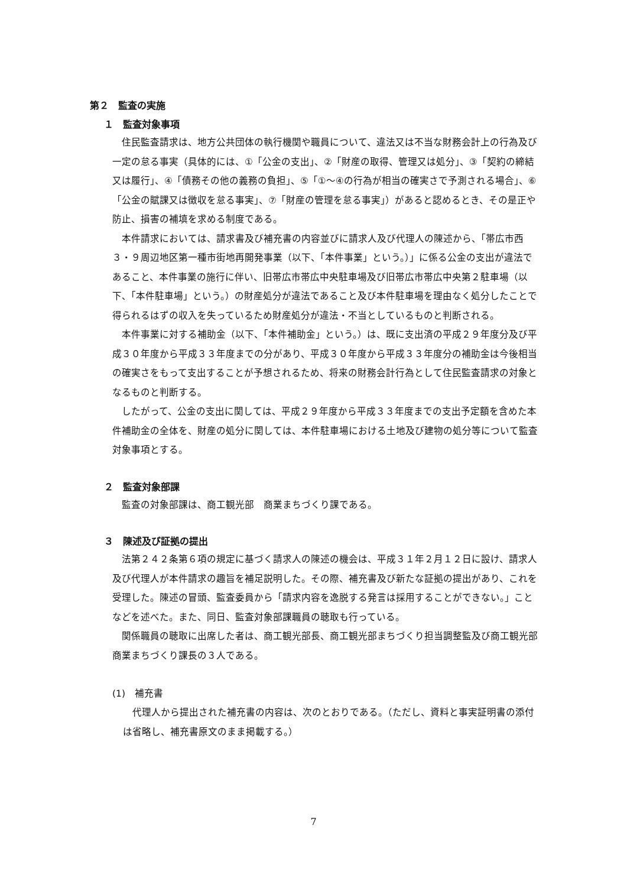第２　監査の実施
１　監査対象事項
住民監査請求は、地方公共団体の執行機関や職員について、違法又は不当な財務会計上の行為及び一定の怠る事実（具体的には、①「公金の支出」、②「財産の取得、管理又は処分」、③「契約の締結又は履行」、④「債務その他の義務の負担」、⑤「①～④の行為が相当の確実さで予測される場合」、⑥「公金の賦課又は徴収を怠る事実」、⑦「財産の管理を怠る事実」）があると認めるとき、その是正や防止、損害の補填を求める制度である。
本件請求においては、請求書及び補充書の内容並びに請求人及び代理人の陳述から、「帯広市西３・９周辺地区第一種市街地再開発事業（以下、「本件事業」という。）」に係る公金の支出が違法であること、本件事業の施行に伴い、旧帯広市帯広中央駐車場及び旧帯広市帯広中央第２駐車場（以下、「本件駐車場」という。）の財産処分が違法であること及び本件駐車場を理由なく処分したことで得られるはずの収入を失っているため財産処分が違法・不当としているものと判断される。
本件事業に対する補助金（以下、「本件補助金」という。）は、既に支出済の平成２９年度分及び平成３０年度から平成３３年度までの分があり、平成３０年度から平成３３年度分の補助金は今後相当の確実さをもって支出することが予想されるため、将来の財務会計行為として住民監査請求の対象となるものと判断する。
したがって、公金の支出に関しては、平成２９年度から平成３３年度までの支出予定額を含めた本件補助金の全体を、財産の処分に関しては、本件駐車場における土地及び建物の処分等について監査対象事項とする。
２　監査対象部課
監査の対象部課は、商工観光部　商業まちづくり課である。
３　陳述及び証拠の提出
法第２４２条第６項の規定に基づく請求人の陳述の機会は、平成３１年２月１２日に設け、請求人及び代理人が本件請求の趣旨を補足説明した。その際、補充書及び新たな証拠の提出があり、これを受理した。陳述の冒頭、監査委員から「請求内容を逸脱する発言は採用することができない。」ことなどを述べた。また、同日、監査対象部課職員の聴取も行っている。
関係職員の聴取に出席した者は、商工観光部長、商工観光部まちづくり担当調整監及び商工観光部商業まちづくり課長の３人である。
(1)　補充書
代理人から提出された補充書の内容は、次のとおりである。（ただし、資料と事実証明書の添付は省略し、補充書原文のまま掲載する。）
7